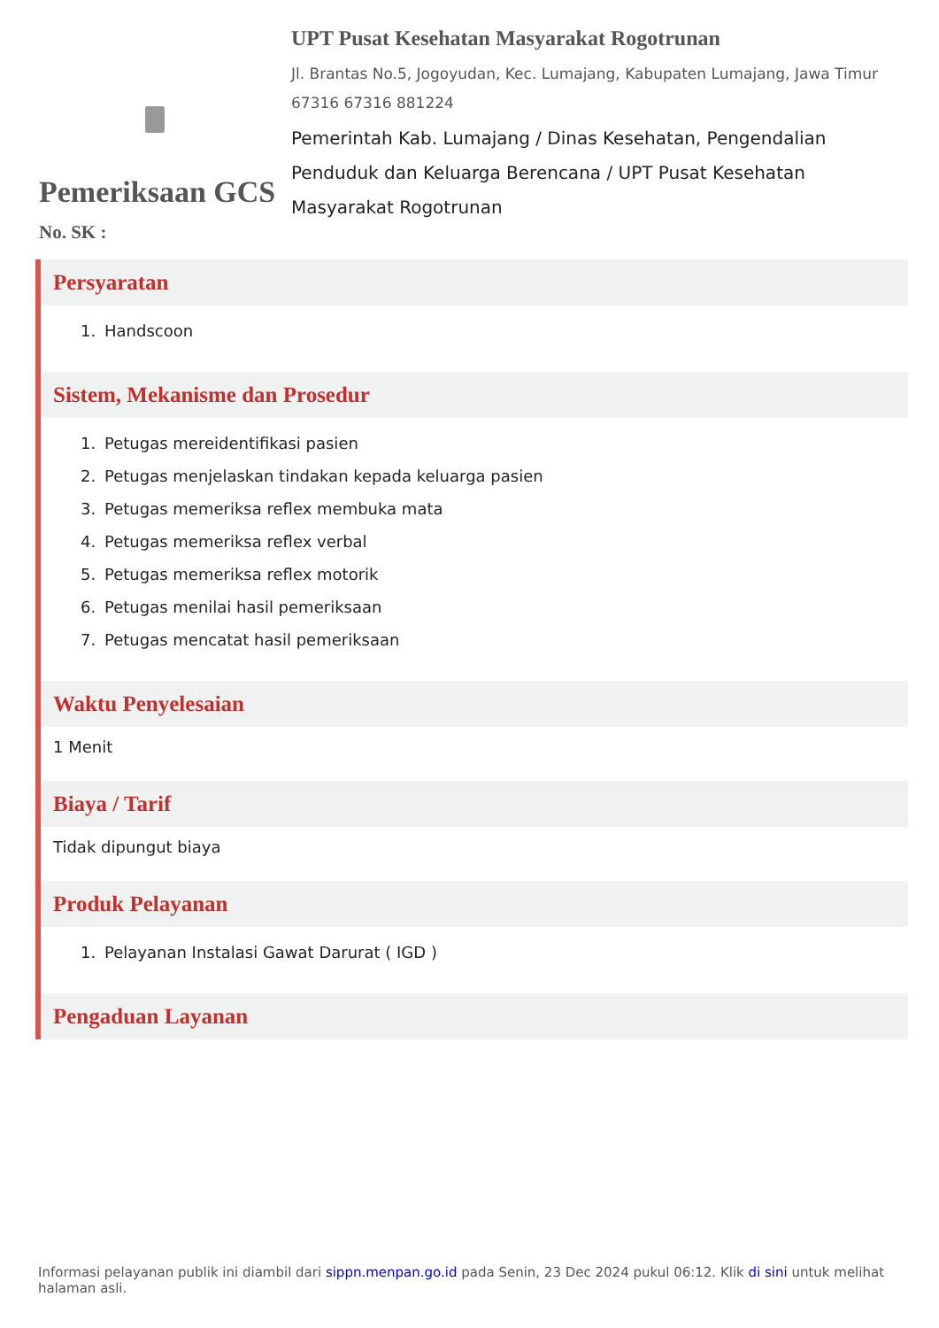Pemeriksaan GCS
No. SK :
UPT Pusat Kesehatan Masyarakat Rogotrunan
Jl. Brantas No.5, Jogoyudan, Kec. Lumajang, Kabupaten Lumajang, Jawa Timur 67316 67316 881224
Pemerintah Kab. Lumajang / Dinas Kesehatan, Pengendalian Penduduk dan Keluarga Berencana / UPT Pusat Kesehatan Masyarakat Rogotrunan
Persyaratan
1. Handscoon
Sistem, Mekanisme dan Prosedur
1. Petugas mereidentifikasi pasien
2. Petugas menjelaskan tindakan kepada keluarga pasien
3. Petugas memeriksa reflex membuka mata
4. Petugas memeriksa reflex verbal
5. Petugas memeriksa reflex motorik
6. Petugas menilai hasil pemeriksaan
7. Petugas mencatat hasil pemeriksaan
Waktu Penyelesaian
1 Menit
Biaya / Tarif
Tidak dipungut biaya
Produk Pelayanan
1. Pelayanan Instalasi Gawat Darurat ( IGD )
Pengaduan Layanan
Informasi pelayanan publik ini diambil dari sippn.menpan.go.id pada Senin, 23 Dec 2024 pukul 06:12. Klik di sini untuk melihat halaman asli.